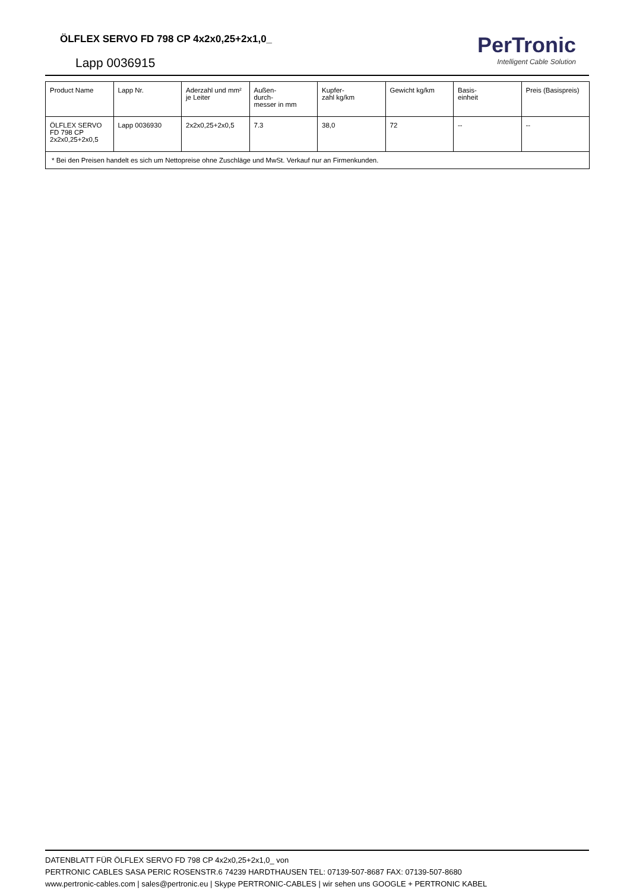ÖLFLEX SERVO FD 798 CP 4x2x0,25+2x1,0_
Lapp 0036915
PerTronic
Intelligent Cable Solution
| Product Name | Lapp Nr. | Aderzahl und mm² je Leiter | Außen- durch- messer in mm | Kupfer- zahl kg/km | Gewicht kg/km | Basis- einheit | Preis (Basispreis) |
| --- | --- | --- | --- | --- | --- | --- | --- |
| ÖLFLEX SERVO FD 798 CP 2x2x0,25+2x0,5 | Lapp 0036930 | 2x2x0,25+2x0,5 | 7.3 | 38,0 | 72 | -- | -- |
| * Bei den Preisen handelt es sich um Nettopreise ohne Zuschläge und MwSt. Verkauf nur an Firmenkunden. | | | | | | | |
DATENBLATT FÜR ÖLFLEX SERVO FD 798 CP 4x2x0,25+2x1,0_ von
PERTRONIC CABLES SASA PERIC ROSENSTR.6 74239 HARDTHAUSEN TEL: 07139-507-8687 FAX: 07139-507-8680
www.pertronic-cables.com | sales@pertronic.eu | Skype PERTRONIC-CABLES | wir sehen uns GOOGLE + PERTRONIC KABEL